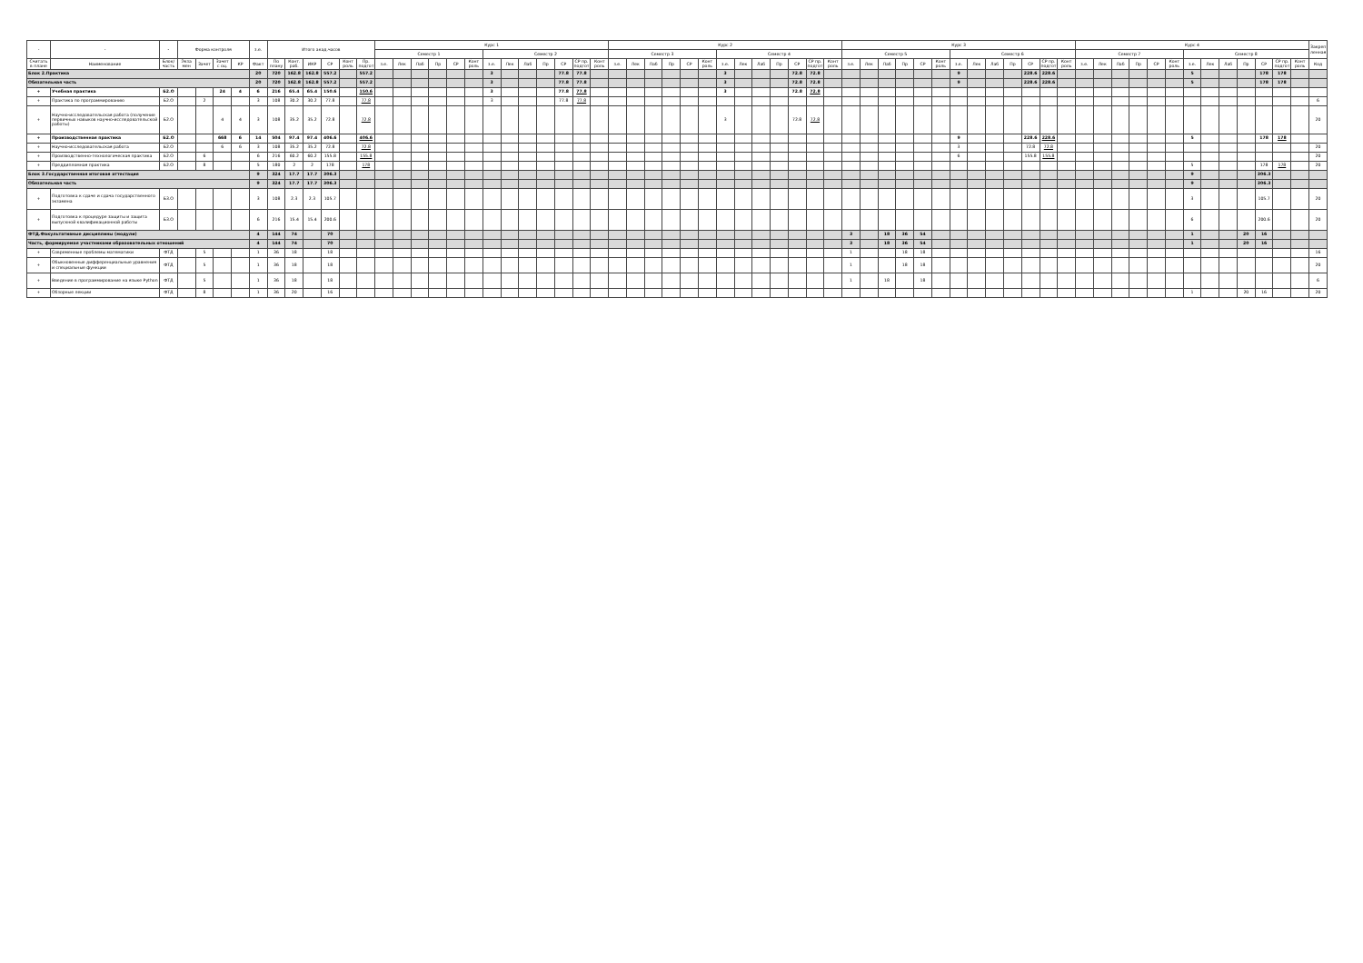| - | - | - | Форма контроля | | | | з.е. | Итого акад.часов | | | | | | Курс 1 | | | | | | | | | | | | | Курс 2 | | | | | | | | | | | | | Курс 3 | | | | | | | | | | | | | Курс 4 | | | | | | | | | | | | | Закреп ленная |
| --- | --- | --- | --- | --- | --- | --- | --- | --- | --- | --- | --- | --- | --- | --- | --- | --- | --- | --- | --- | --- | --- | --- | --- | --- | --- | --- | --- | --- | --- | --- | --- | --- | --- | --- | --- | --- | --- | --- | --- | --- | --- | --- | --- | --- | --- | --- | --- | --- | --- | --- | --- | --- | --- | --- | --- | --- | --- | --- | --- | --- | --- | --- | --- | --- | --- | --- |
| | | | | | | | | | | | | | | Семестр 1 | | | | | | Семестр 2 | | | | | | | Семестр 3 | | | | | | Семестр 4 | | | | | | | Семестр 5 | | | | | | Семестр 6 | | | | | | | Семестр 7 | | | | | | Семестр 8 | | | | | | | |
| Считать в плане | Наименование | Блок/ часть | Экза мен | Зачет | Зачет с оц. | КР | Факт | По плану | Конт. раб. | ИКР | СР | Конт роль | Пр. подгот | з.е. | Лек | Лаб | Пр | СР | Конт роль | з.е. | Лек | Лаб | Пр | СР | СР пр. подгот | Конт роль | з.е. | Лек | Лаб | Пр | СР | Конт роль | з.е. | Лек | Лаб | Пр | СР | СР пр. подгот | Конт роль | з.е. | Лек | Лаб | Пр | СР | Конт роль | з.е. | Лек | Лаб | Пр | СР | СР пр. подгот | Конт роль | з.е. | Лек | Лаб | Пр | СР | Конт роль | з.е. | Лек | Лаб | Пр | СР | СР пр. подгот | Конт роль | Код |
| Блок 2.Практика | | | | | | | 20 | 720 | 162.8 | 162.8 | 557.2 | | 557.2 | | | | | | | 3 | | | | 77.8 | 77.8 | | | | | | | | 3 | | | | 72.8 | 72.8 | | | | | | | | 9 | | | | 228.6 | 228.6 | | | | | | | | 5 | | | | 178 | 178 | | |
| Обязательная часть | | | | | | | 20 | 720 | 162.8 | 162.8 | 557.2 | | 557.2 | | | | | | | 3 | | | | 77.8 | 77.8 | | | | | | | | 3 | | | | 72.8 | 72.8 | | | | | | | | 9 | | | | 228.6 | 228.6 | | | | | | | | 5 | | | | 178 | 178 | | |
| + | Учебная практика | Б2.О | | | 24 | 4 | 6 | 216 | 65.4 | 65.4 | 150.6 | | 150.6 | | | | | | | 3 | | | | 77.8 | 77.8 | | | | | | | | 3 | | | | 72.8 | 72.8 | | | | | | | | | | | | | | | | | | | | | | | | | | | | |
| + | Практика по программированию | Б2.О | | 2 | | | 3 | 108 | 30.2 | 30.2 | 77.8 | | 77.8 | | | | | | | 3 | | | | 77.8 | 77.8 | | | | | | | | | | | | | | | | | | | | | | | | | | | | | | | | | | | | | | | | | 6 |
| + | Научно-исследовательская работа (получение первичных навыков научно-исследовательской работы) | Б2.О | | | 4 | 4 | 3 | 108 | 35.2 | 35.2 | 72.8 | | 72.8 | | | | | | | | | | | | | | | | | | | | 3 | | | | 72.8 | 72.8 | | | | | | | | | | | | | | | | | | | | | | | | | | | | 20 |
| + | Производственная практика | Б2.О | | | 668 | 6 | 14 | 504 | 97.4 | 97.4 | 406.6 | | 406.6 | | | | | | | | | | | | | | | | | | | | | | | | | | | | | | | | | 9 | | | | 228.6 | 228.6 | | | | | | | | 5 | | | | 178 | 178 | | |
| + | Научно-исследовательская работа | Б2.О | | | 6 | 6 | 3 | 108 | 35.2 | 35.2 | 72.8 | | 72.8 | | | | | | | | | | | | | | | | | | | | | | | | | | | | | | | | | 3 | | | | 72.8 | 72.8 | | | | | | | | | | | | | | | 20 |
| + | Производственно-технологическая практика | Б2.О | | 6 | | | 6 | 216 | 60.2 | 60.2 | 155.8 | | 155.8 | | | | | | | | | | | | | | | | | | | | | | | | | | | | | | | | | 6 | | | | 155.8 | 155.8 | | | | | | | | | | | | | | | 20 |
| + | Преддипломная практика | Б2.О | | 8 | | | 5 | 180 | 2 | 2 | 178 | | 178 | | | | | | | | | | | | | | | | | | | | | | | | | | | | | | | | | | | | | | | | | | | | | | 5 | | | | 178 | 178 | | 20 |
| Блок 3.Государственная итоговая аттестация | | | | | | | 9 | 324 | 17.7 | 17.7 | 306.3 | | | | | | | | | | | | | | | | | | | | | | | | | | | | | | | | | | | | | | | | | | | | | | | | 9 | | | | 306.3 | | | |
| Обязательная часть | | | | | | | 9 | 324 | 17.7 | 17.7 | 306.3 | | | | | | | | | | | | | | | | | | | | | | | | | | | | | | | | | | | | | | | | | | | | | | | | 9 | | | | 306.3 | | | |
| + | Подготовка к сдаче и сдача государственного экзамена | Б3.О | | | | | 3 | 108 | 2.3 | 2.3 | 105.7 | | | | | | | | | | | | | | | | | | | | | | | | | | | | | | | | | | | | | | | | | | | | | | | | 3 | | | | 105.7 | | | 20 |
| + | Подготовка к процедуре защиты и защита выпускной квалификационной работы | Б3.О | | | | | 6 | 216 | 15.4 | 15.4 | 200.6 | | | | | | | | | | | | | | | | | | | | | | | | | | | | | | | | | | | | | | | | | | | | | | | | 6 | | | | 200.6 | | | 20 |
| ФТД.Факультативные дисциплины (модули) | | | | | | | 4 | 144 | 74 | | 70 | | | | | | | | | | | | | | | | | | | | | | | | | | | | | 3 | | 18 | 36 | 54 | | | | | | | | | | | | | | | 1 | | | 20 | 16 | | | |
| Часть, формируемая участниками образовательных отношений | | | | | | | 4 | 144 | 74 | | 70 | | | | | | | | | | | | | | | | | | | | | | | | | | | | | 3 | | 18 | 36 | 54 | | | | | | | | | | | | | | | 1 | | | 20 | 16 | | | |
| + | Современные проблемы математики | ФТД | | 5 | | | 1 | 36 | 18 | | 18 | | | | | | | | | | | | | | | | | | | | | | | | | | | | | 1 | | | 18 | 18 | | | | | | | | | | | | | | | | | | | | | | 16 |
| + | Обыкновенные дифференциальные уравнения и специальные функции | ФТД | | 5 | | | 1 | 36 | 18 | | 18 | | | | | | | | | | | | | | | | | | | | | | | | | | | | | 1 | | | 18 | 18 | | | | | | | | | | | | | | | | | | | | | | 20 |
| + | Введение в программирование на языке Python | ФТД | | 5 | | | 1 | 36 | 18 | | 18 | | | | | | | | | | | | | | | | | | | | | | | | | | | | | 1 | | 18 | | 18 | | | | | | | | | | | | | | | | | | | | | | 6 |
| + | Обзорные лекции | ФТД | | 8 | | | 1 | 36 | 20 | | 16 | | | | | | | | | | | | | | | | | | | | | | | | | | | | | | | | | | | | | | | | | | | | | | | | 1 | | | 20 | 16 | | | 20 |